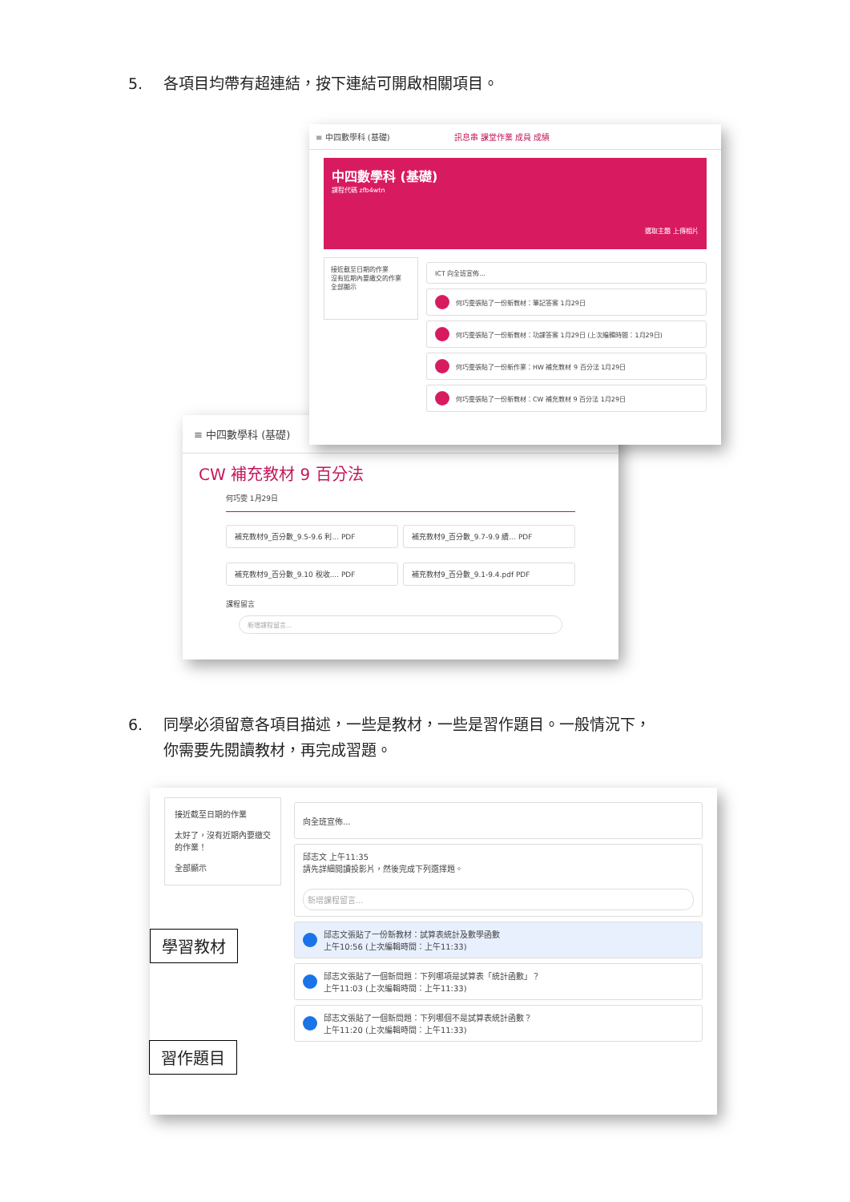5. 各項目均帶有超連結，按下連結可開啟相關項目。
≡ 中四數學科 (基礎)
CW 補充教材 9 百分法
何巧雯 1月29日
補充教材9_百分數_9.5-9.6 利... PDF
補充教材9_百分數_9.7-9.9 續... PDF
補充教材9_百分數_9.10 稅收.... PDF
補充教材9_百分數_9.1-9.4.pdf PDF
課程留言
新增課程留言...
≡ 中四數學科 (基礎) 訊息串 課堂作業 成員 成績
中四數學科 (基礎)
課程代碼 zfb4wtn
選取主題 上傳相片
接近截至日期的作業
沒有近期內要繳交的作業
全部顯示
ICT 向全班宣佈...
何巧雯張貼了一份新教材：筆記答案 1月29日
何巧雯張貼了一份新教材：功課答案 1月29日 (上次編輯時間：1月29日)
何巧雯張貼了一份新作業：HW 補充教材 9 百分法 1月29日
何巧雯張貼了一份新教材：CW 補充教材 9 百分法 1月29日
6. 同學必須留意各項目描述，一些是教材，一些是習作題目。一般情況下，
你需要先閱讀教材，再完成習題。
接近截至日期的作業
太好了，沒有近期內要繳交的作業！
全部顯示
向全班宣佈...
邱志文 上午11:35
請先詳細閱讀投影片，然後完成下列選擇題。
新增課程留言...
邱志文張貼了一份新教材：試算表統計及數學函數
上午10:56 (上次編輯時間：上午11:33)
邱志文張貼了一個新問題：下列哪項是試算表「統計函數」？
上午11:03 (上次編輯時間：上午11:33)
邱志文張貼了一個新問題：下列哪個不是試算表統計函數？
上午11:20 (上次編輯時間：上午11:33)
學習教材
習作題目